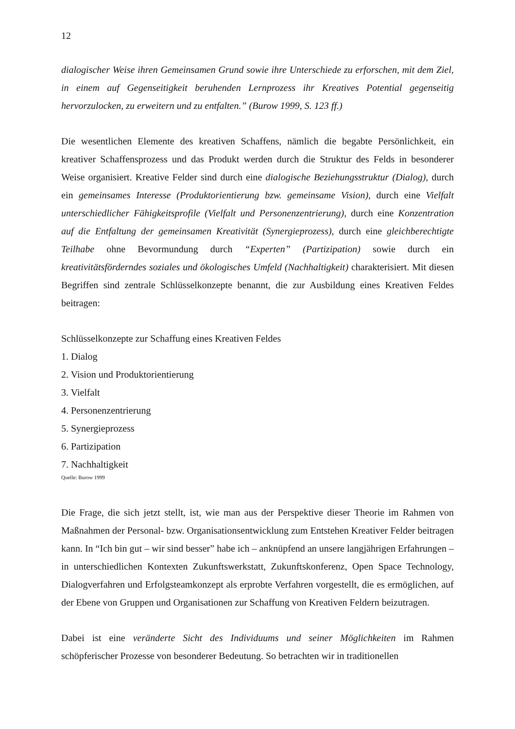12
dialogischer Weise ihren Gemeinsamen Grund sowie ihre Unterschiede zu erforschen, mit dem Ziel, in einem auf Gegenseitigkeit beruhenden Lernprozess ihr Kreatives Potential gegenseitig hervorzulocken, zu erweitern und zu entfalten.” (Burow 1999, S. 123 ff.)
Die wesentlichen Elemente des kreativen Schaffens, nämlich die begabte Persönlichkeit, ein kreativer Schaffensprozess und das Produkt werden durch die Struktur des Felds in besonderer Weise organisiert. Kreative Felder sind durch eine dialogische Beziehungsstruktur (Dialog), durch ein gemeinsames Interesse (Produktorientierung bzw. gemeinsame Vision), durch eine Vielfalt unterschiedlicher Fähigkeitsprofile (Vielfalt und Personenzentrierung), durch eine Konzentration auf die Entfaltung der gemeinsamen Kreativität (Synergieprozess), durch eine gleichberechtigte Teilhabe ohne Bevormundung durch “Experten” (Partizipation) sowie durch ein kreativitätsförderndes soziales und ökologisches Umfeld (Nachhaltigkeit) charakterisiert. Mit diesen Begriffen sind zentrale Schlüsselkonzepte benannt, die zur Ausbildung eines Kreativen Feldes beitragen:
Schlüsselkonzepte zur Schaffung eines Kreativen Feldes
1. Dialog
2. Vision und Produktorientierung
3. Vielfalt
4. Personenzentrierung
5. Synergieprozess
6. Partizipation
7. Nachhaltigkeit
Quelle: Burow 1999
Die Frage, die sich jetzt stellt, ist, wie man aus der Perspektive dieser Theorie im Rahmen von Maßnahmen der Personal- bzw. Organisationsentwicklung zum Entstehen Kreativer Felder beitragen kann. In “Ich bin gut – wir sind besser” habe ich – anknüpfend an unsere langjährigen Erfahrungen – in unterschiedlichen Kontexten Zukunftswerkstatt, Zukunftskonferenz, Open Space Technology, Dialogverfahren und Erfolgsteamkonzept als erprobte Verfahren vorgestellt, die es ermöglichen, auf der Ebene von Gruppen und Organisationen zur Schaffung von Kreativen Feldern beizutragen.
Dabei ist eine veränderte Sicht des Individuums und seiner Möglichkeiten im Rahmen schöpferischer Prozesse von besonderer Bedeutung. So betrachten wir in traditionellen